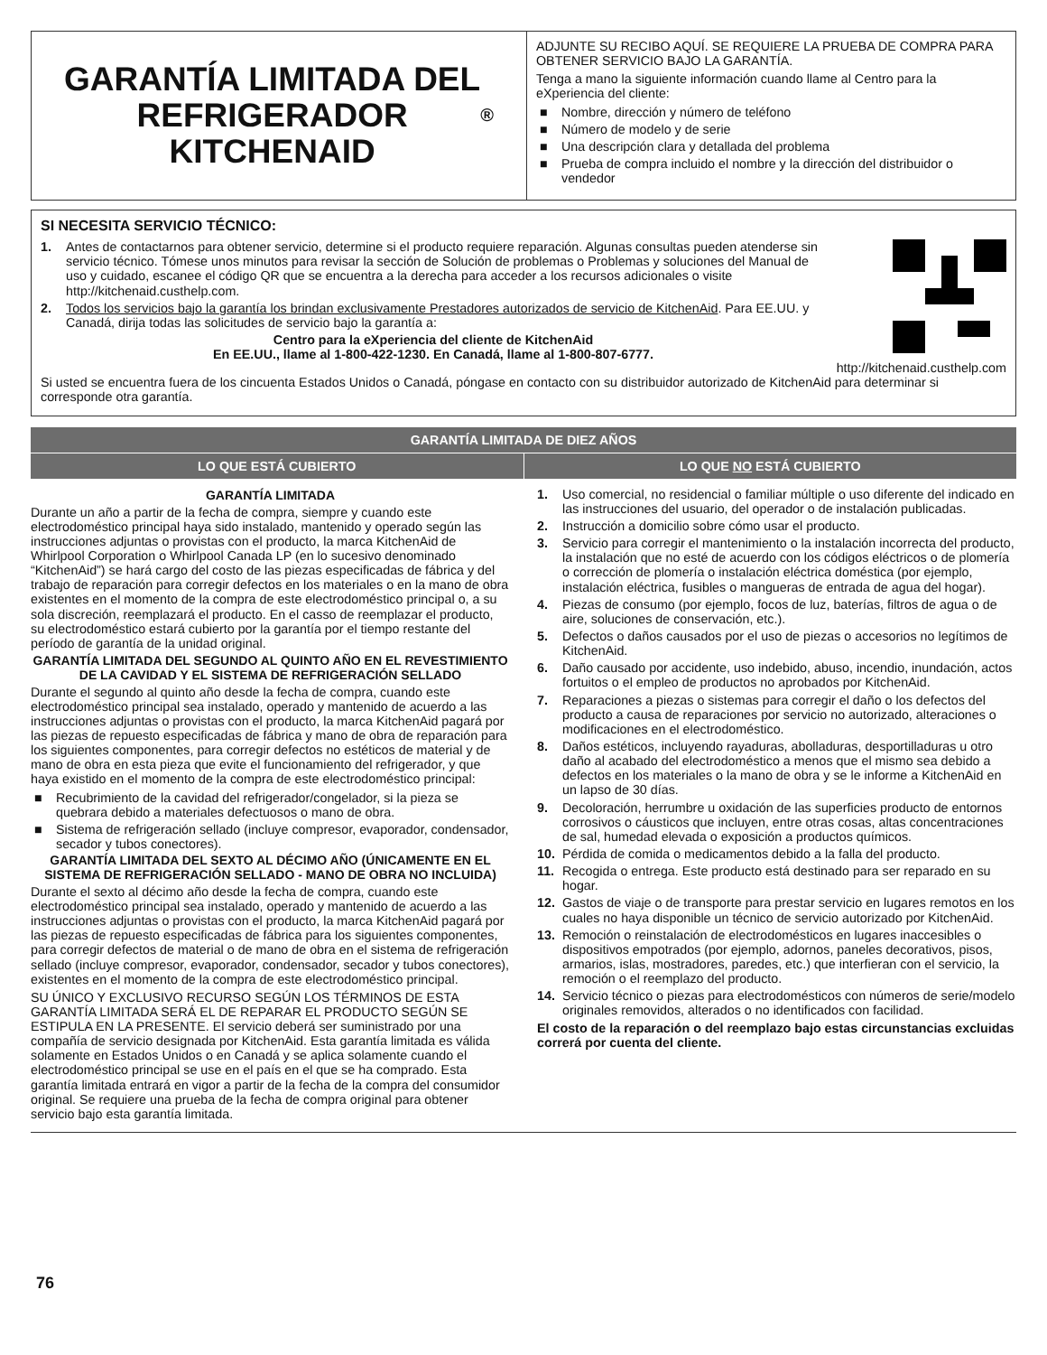GARANTÍA LIMITADA DEL
REFRIGERADOR
KITCHENAID<sup>®</sup>
ADJUNTE SU RECIBO AQUÍ. SE REQUIERE LA PRUEBA DE COMPRA PARA OBTENER SERVICIO BAJO LA GARANTÍA.
Tenga a mano la siguiente información cuando llame al Centro para la eXperiencia del cliente:
■ Nombre, dirección y número de teléfono
■ Número de modelo y de serie
■ Una descripción clara y detallada del problema
■ Prueba de compra incluido el nombre y la dirección del distribuidor o vendedor
SI NECESITA SERVICIO TÉCNICO:
1. Antes de contactarnos para obtener servicio, determine si el producto requiere reparación. Algunas consultas pueden atenderse sin servicio técnico. Tómese unos minutos para revisar la sección de Solución de problemas o Problemas y soluciones del Manual de uso y cuidado, escanee el código QR que se encuentra a la derecha para acceder a los recursos adicionales o visite http://kitchenaid.custhelp.com.
2. Todos los servicios bajo la garantía los brindan exclusivamente Prestadores autorizados de servicio de KitchenAid. Para EE.UU. y Canadá, dirija todas las solicitudes de servicio bajo la garantía a:
Centro para la eXperiencia del cliente de KitchenAid
En EE.UU., llame al 1-800-422-1230. En Canadá, llame al 1-800-807-6777.
http://kitchenaid.custhelp.com
Si usted se encuentra fuera de los cincuenta Estados Unidos o Canadá, póngase en contacto con su distribuidor autorizado de KitchenAid para determinar si corresponde otra garantía.
GARANTÍA LIMITADA DE DIEZ AÑOS
LO QUE ESTÁ CUBIERTO LO QUE NO ESTÁ CUBIERTO
GARANTÍA LIMITADA
Durante un año a partir de la fecha de compra, siempre y cuando este electrodoméstico principal haya sido instalado, mantenido y operado según las instrucciones adjuntas o provistas con el producto, la marca KitchenAid de Whirlpool Corporation o Whirlpool Canada LP (en lo sucesivo denominado “KitchenAid”) se hará cargo del costo de las piezas especificadas de fábrica y del trabajo de reparación para corregir defectos en los materiales o en la mano de obra existentes en el momento de la compra de este electrodoméstico principal o, a su sola discreción, reemplazará el producto. En el casso de reemplazar el producto, su electrodoméstico estará cubierto por la garantía por el tiempo restante del período de garantía de la unidad original.
GARANTÍA LIMITADA DEL SEGUNDO AL QUINTO AÑO EN EL REVESTIMIENTO DE LA CAVIDAD Y EL SISTEMA DE REFRIGERACIÓN SELLADO
Durante el segundo al quinto año desde la fecha de compra, cuando este electrodoméstico principal sea instalado, operado y mantenido de acuerdo a las instrucciones adjuntas o provistas con el producto, la marca KitchenAid pagará por las piezas de repuesto especificadas de fábrica y mano de obra de reparación para los siguientes componentes, para corregir defectos no estéticos de material y de mano de obra en esta pieza que evite el funcionamiento del refrigerador, y que haya existido en el momento de la compra de este electrodoméstico principal:
■ Recubrimiento de la cavidad del refrigerador/congelador, si la pieza se quebrara debido a materiales defectuosos o mano de obra.
■ Sistema de refrigeración sellado (incluye compresor, evaporador, condensador, secador y tubos conectores).
GARANTÍA LIMITADA DEL SEXTO AL DÉCIMO AÑO (ÚNICAMENTE EN EL SISTEMA DE REFRIGERACIÓN SELLADO - MANO DE OBRA NO INCLUIDA)
Durante el sexto al décimo año desde la fecha de compra, cuando este electrodoméstico principal sea instalado, operado y mantenido de acuerdo a las instrucciones adjuntas o provistas con el producto, la marca KitchenAid pagará por las piezas de repuesto especificadas de fábrica para los siguientes componentes, para corregir defectos de material o de mano de obra en el sistema de refrigeración sellado (incluye compresor, evaporador, condensador, secador y tubos conectores), existentes en el momento de la compra de este electrodoméstico principal.
SU ÚNICO Y EXCLUSIVO RECURSO SEGÚN LOS TÉRMINOS DE ESTA GARANTÍA LIMITADA SERÁ EL DE REPARAR EL PRODUCTO SEGÚN SE ESTIPULA EN LA PRESENTE. El servicio deberá ser suministrado por una compañía de servicio designada por KitchenAid. Esta garantía limitada es válida solamente en Estados Unidos o en Canadá y se aplica solamente cuando el electrodoméstico principal se use en el país en el que se ha comprado. Esta garantía limitada entrará en vigor a partir de la fecha de la compra del consumidor original. Se requiere una prueba de la fecha de compra original para obtener servicio bajo esta garantía limitada.
1. Uso comercial, no residencial o familiar múltiple o uso diferente del indicado en las instrucciones del usuario, del operador o de instalación publicadas.
2. Instrucción a domicilio sobre cómo usar el producto.
3. Servicio para corregir el mantenimiento o la instalación incorrecta del producto, la instalación que no esté de acuerdo con los códigos eléctricos o de plomería o corrección de plomería o instalación eléctrica doméstica (por ejemplo, instalación eléctrica, fusibles o mangueras de entrada de agua del hogar).
4. Piezas de consumo (por ejemplo, focos de luz, baterías, filtros de agua o de aire, soluciones de conservación, etc.).
5. Defectos o daños causados por el uso de piezas o accesorios no legítimos de KitchenAid.
6. Daño causado por accidente, uso indebido, abuso, incendio, inundación, actos fortuitos o el empleo de productos no aprobados por KitchenAid.
7. Reparaciones a piezas o sistemas para corregir el daño o los defectos del producto a causa de reparaciones por servicio no autorizado, alteraciones o modificaciones en el electrodoméstico.
8. Daños estéticos, incluyendo rayaduras, abolladuras, desportilladuras u otro daño al acabado del electrodoméstico a menos que el mismo sea debido a defectos en los materiales o la mano de obra y se le informe a KitchenAid en un lapso de 30 días.
9. Decoloración, herrumbre u oxidación de las superficies producto de entornos corrosivos o cáusticos que incluyen, entre otras cosas, altas concentraciones de sal, humedad elevada o exposición a productos químicos.
10. Pérdida de comida o medicamentos debido a la falla del producto.
11. Recogida o entrega. Este producto está destinado para ser reparado en su hogar.
12. Gastos de viaje o de transporte para prestar servicio en lugares remotos en los cuales no haya disponible un técnico de servicio autorizado por KitchenAid.
13. Remoción o reinstalación de electrodomésticos en lugares inaccesibles o dispositivos empotrados (por ejemplo, adornos, paneles decorativos, pisos, armarios, islas, mostradores, paredes, etc.) que interfieran con el servicio, la remoción o el reemplazo del producto.
14. Servicio técnico o piezas para electrodomésticos con números de serie/modelo originales removidos, alterados o no identificados con facilidad.
El costo de la reparación o del reemplazo bajo estas circunstancias excluidas correrá por cuenta del cliente.
76